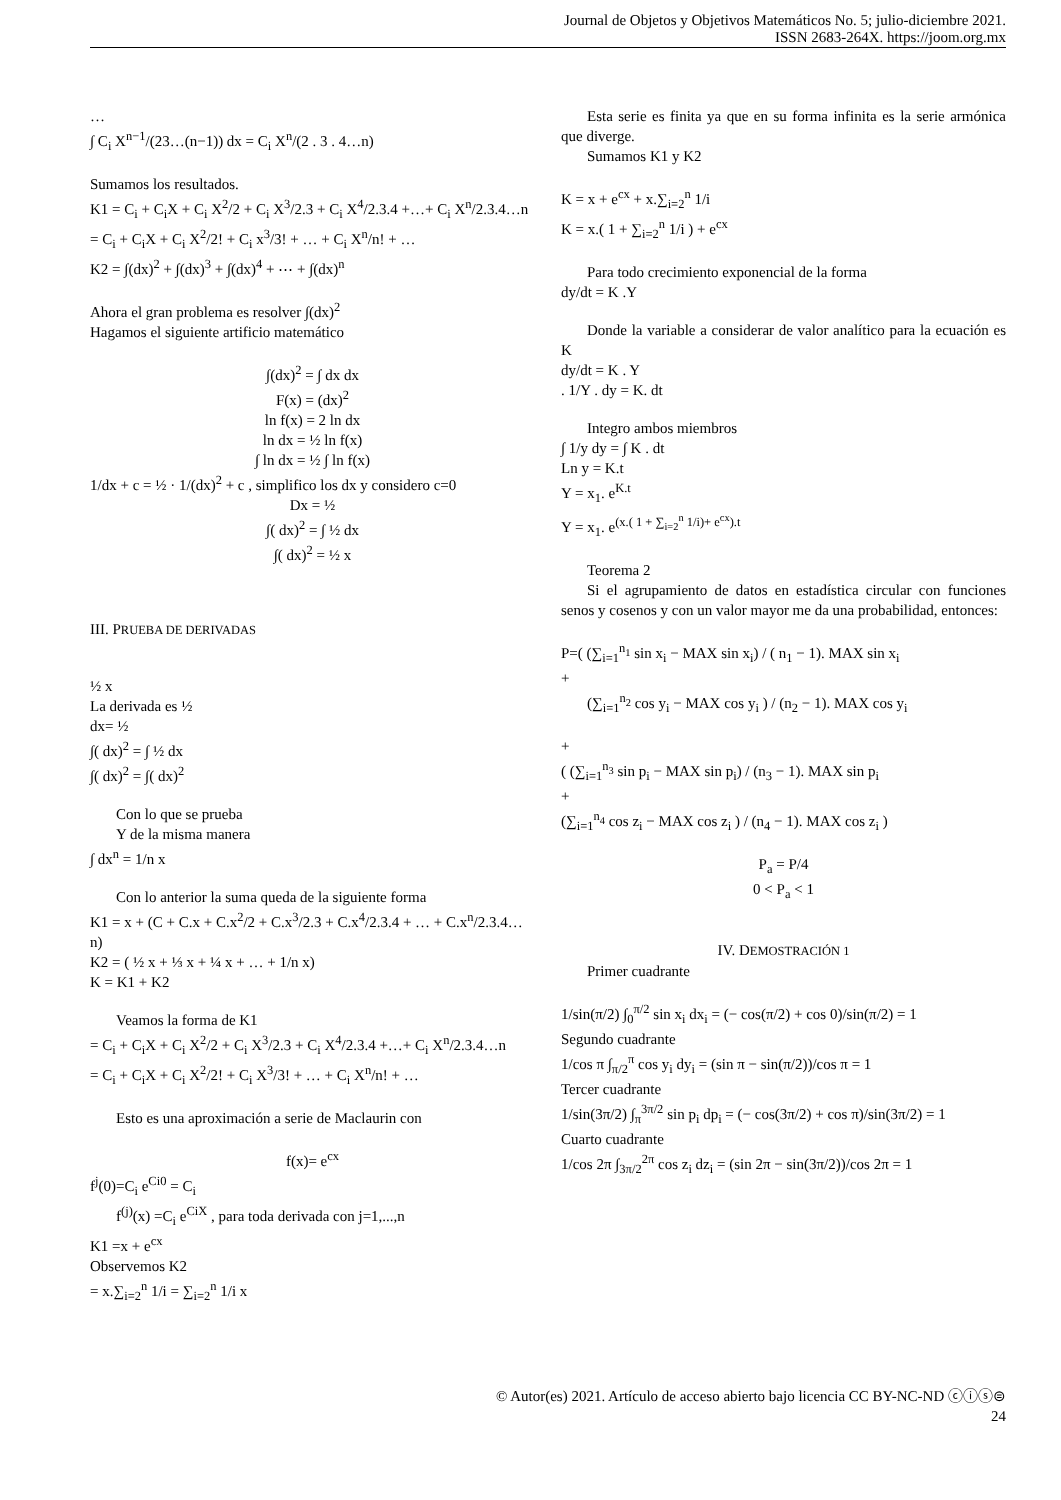Journal de Objetos y Objetivos Matemáticos No. 5; julio-diciembre 2021.
ISSN 2683-264X. https://joom.org.mx
…
∫ C<sub>i</sub> X<sup>n−1</sup>/(23…(n−1)) dx = C<sub>i</sub> X<sup>n</sup>/(2 . 3 . 4…n)
Sumamos los resultados.
K1 = C<sub>i</sub> + C<sub>i</sub>X + C<sub>i</sub> X<sup>2</sup>/2 + C<sub>i</sub> X<sup>3</sup>/2.3 + C<sub>i</sub> X<sup>4</sup>/2.3.4 +…+ C<sub>i</sub> X<sup>n</sup>/2.3.4…n = C<sub>i</sub> + C<sub>i</sub>X + C<sub>i</sub> X<sup>2</sup>/2! + C<sub>i</sub> x<sup>3</sup>/3! + … + C<sub>i</sub> X<sup>n</sup>/n! + …
K2 = ∫(dx)<sup>2</sup> + ∫(dx)<sup>3</sup> + ∫(dx)<sup>4</sup> + ⋯ + ∫(dx)<sup>n</sup>
Ahora el gran problema es resolver ∫(dx)<sup>2</sup>
Hagamos el siguiente artificio matemático
∫(dx)<sup>2</sup> = ∫ dx dx
F(x) = (dx)<sup>2</sup>
ln f(x) = 2 ln dx
ln dx = ½ ln f(x)
∫ ln dx = ½ ∫ ln f(x)
1/dx + c = ½ · 1/(dx)<sup>2</sup> + c , simplifico los dx y considero c=0
Dx = ½
∫( dx)<sup>2</sup> = ∫ ½ dx
∫( dx)<sup>2</sup> = ½ x
III. PRUEBA DE DERIVADAS
½ x
La derivada es ½
dx= ½
∫( dx)<sup>2</sup> = ∫ ½ dx
∫( dx)<sup>2</sup> = ∫( dx)<sup>2</sup>
Con lo que se prueba
Y de la misma manera
∫ dx<sup>n</sup> = 1/n x
Con lo anterior la suma queda de la siguiente forma
K1 = x + (C + C.x + C.x<sup>2</sup>/2 + C.x<sup>3</sup>/2.3 + C.x<sup>4</sup>/2.3.4 + … + C.x<sup>n</sup>/2.3.4…n)
K2 = ( ½ x + ⅓ x + ¼ x + … + 1/n x)
K = K1 + K2
Veamos la forma de K1
= C<sub>i</sub> + C<sub>i</sub>X + C<sub>i</sub> X<sup>2</sup>/2 + C<sub>i</sub> X<sup>3</sup>/2.3 + C<sub>i</sub> X<sup>4</sup>/2.3.4 +…+ C<sub>i</sub> X<sup>n</sup>/2.3.4…n
= C<sub>i</sub> + C<sub>i</sub>X + C<sub>i</sub> X<sup>2</sup>/2! + C<sub>i</sub> X<sup>3</sup>/3! + … + C<sub>i</sub> X<sup>n</sup>/n! + …
Esto es una aproximación a serie de Maclaurin con
f(x)= e<sup>cx</sup>
f<sup>j</sup>(0)=C<sub>i</sub> e<sup>Ci0</sup> = C<sub>i</sub>
f<sup>(j)</sup>(x) =C<sub>i</sub> e<sup>CiX</sup> , para toda derivada con j=1,...,n
K1 =x + e<sup>cx</sup>
Observemos K2
= x.∑<sub>i=2</sub><sup>n</sup> 1/i = ∑<sub>i=2</sub><sup>n</sup> 1/i x
Esta serie es finita ya que en su forma infinita es la serie armónica que diverge.
Sumamos K1 y K2
K = x + e<sup>cx</sup> + x.∑<sub>i=2</sub><sup>n</sup> 1/i
K = x.( 1 + ∑<sub>i=2</sub><sup>n</sup> 1/i ) + e<sup>cx</sup>
Para todo crecimiento exponencial de la forma
dy/dt = K .Y
Donde la variable a considerar de valor analítico para la ecuación es K
dy/dt = K . Y
. 1/Y . dy = K. dt
Integro ambos miembros
∫ 1/y dy = ∫ K . dt
Ln y = K.t
Y = x<sub>1</sub>. e<sup>K.t</sup>
Y = x<sub>1</sub>. e<sup>(x.( 1 + ∑<sub>i=2</sub><sup>n</sup> 1/i)+ e<sup>cx</sup>).t</sup>
Teorema 2
Si el agrupamiento de datos en estadística circular con funciones senos y cosenos y con un valor mayor me da una probabilidad, entonces:
P=( (∑<sub>i=1</sub><sup>n<sub>1</sub></sup> sin x<sub>i</sub> − MAX sin x<sub>i</sub>) / ( n<sub>1</sub> − 1). MAX sin x<sub>i</sub>
+
(∑<sub>i=1</sub><sup>n<sub>2</sub></sup> cos y<sub>i</sub> − MAX cos y<sub>i</sub> ) / (n<sub>2</sub> − 1). MAX cos y<sub>i</sub>
+
( (∑<sub>i=1</sub><sup>n<sub>3</sub></sup> sin p<sub>i</sub> − MAX sin p<sub>i</sub>) / (n<sub>3</sub> − 1). MAX sin p<sub>i</sub>
+
(∑<sub>i=1</sub><sup>n<sub>4</sub></sup> cos z<sub>i</sub> − MAX cos z<sub>i</sub> ) / (n<sub>4</sub> − 1). MAX cos z<sub>i</sub> )
P<sub>a</sub> = P/4
0 < P<sub>a</sub> < 1
IV. DEMOSTRACIÓN 1
Primer cuadrante
1/sin(π/2) ∫<sub>0</sub><sup>π/2</sup> sin x<sub>i</sub> dx<sub>i</sub> = (− cos(π/2) + cos 0)/sin(π/2) = 1
Segundo cuadrante
1/cos π ∫<sub>π/2</sub><sup>π</sup> cos y<sub>i</sub> dy<sub>i</sub> = (sin π − sin(π/2))/cos π = 1
Tercer cuadrante
1/sin(3π/2) ∫<sub>π</sub><sup>3π/2</sup> sin p<sub>i</sub> dp<sub>i</sub> = (− cos(3π/2) + cos π)/sin(3π/2) = 1
Cuarto cuadrante
1/cos 2π ∫<sub>3π/2</sub><sup>2π</sup> cos z<sub>i</sub> dz<sub>i</sub> = (sin 2π − sin(3π/2))/cos 2π = 1
© Autor(es) 2021. Artículo de acceso abierto bajo licencia CC BY-NC-ND ⓒⓘⓢ⊜
24